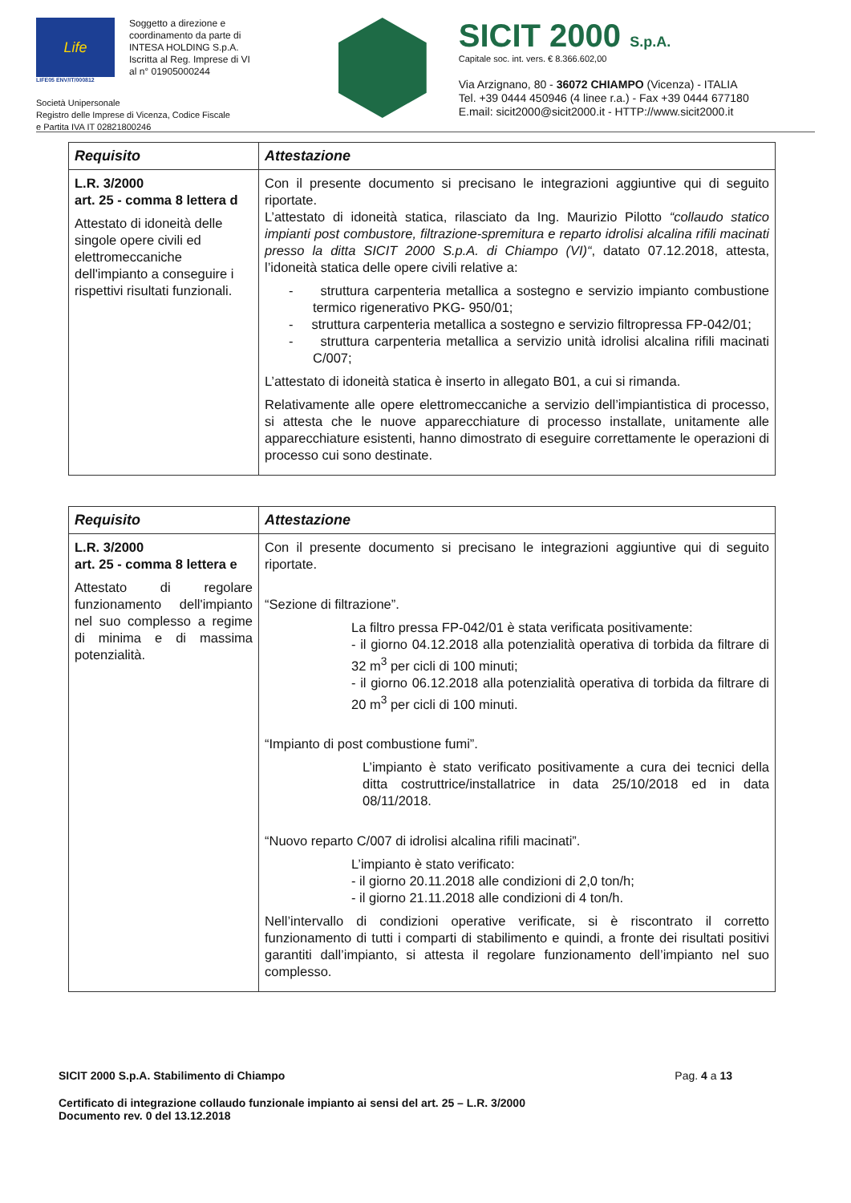Life
LIFE05 ENV/IT/000812
Soggetto a direzione e
coordinamento da parte di
INTESA HOLDING S.p.A.
Iscritta al Reg. Imprese di VI
al n° 01905000244
Società Unipersonale
Registro delle Imprese di Vicenza, Codice Fiscale
e Partita IVA IT 02821800246
SICIT 2000 S.p.A.
Capitale soc. int. vers. € 8.366.602,00
Via Arzignano, 80 - 36072 CHIAMPO (Vicenza) - ITALIA
Tel. +39 0444 450946 (4 linee r.a.) - Fax +39 0444 677180
E.mail: sicit2000@sicit2000.it - HTTP://www.sicit2000.it
| Requisito | Attestazione |
| --- | --- |
| L.R. 3/2000 art. 25 - comma 8 lettera d Attestato di idoneità delle singole opere civili ed elettromeccaniche dell'impianto a conseguire i rispettivi risultati funzionali. | Con il presente documento si precisano le integrazioni aggiuntive qui di seguito riportate. L’attestato di idoneità statica, rilasciato da Ing. Maurizio Pilotto “collaudo statico impianti post combustore, filtrazione-spremitura e reparto idrolisi alcalina rifili macinati presso la ditta SICIT 2000 S.p.A. di Chiampo (VI)“ , datato 07.12.2018, attesta, l’idoneità statica delle opere civili relative a: - struttura carpenteria metallica a sostegno e servizio impianto combustione termico rigenerativo PKG- 950/01; - struttura carpenteria metallica a sostegno e servizio filtropressa FP-042/01; - struttura carpenteria metallica a servizio unità idrolisi alcalina rifili macinati C/007; L’attestato di idoneità statica è inserto in allegato B01, a cui si rimanda. Relativamente alle opere elettromeccaniche a servizio dell’impiantistica di processo, si attesta che le nuove apparecchiature di processo installate, unitamente alle apparecchiature esistenti, hanno dimostrato di eseguire correttamente le operazioni di processo cui sono destinate. |
| Requisito | Attestazione |
| --- | --- |
| L.R. 3/2000 art. 25 - comma 8 lettera e Attestato di regolare funzionamento dell'impianto nel suo complesso a regime di minima e di massima potenzialità. | Con il presente documento si precisano le integrazioni aggiuntive qui di seguito riportate. “Sezione di filtrazione”. La filtro pressa FP-042/01 è stata verificata positivamente: - il giorno 04.12.2018 alla potenzialità operativa di torbida da filtrare di 32 m<sup>3</sup> per cicli di 100 minuti; - il giorno 06.12.2018 alla potenzialità operativa di torbida da filtrare di 20 m<sup>3</sup> per cicli di 100 minuti. “Impianto di post combustione fumi”. L’impianto è stato verificato positivamente a cura dei tecnici della ditta costruttrice/installatrice in data 25/10/2018 ed in data 08/11/2018. “Nuovo reparto C/007 di idrolisi alcalina rifili macinati”. L’impianto è stato verificato: - il giorno 20.11.2018 alle condizioni di 2,0 ton/h; - il giorno 21.11.2018 alle condizioni di 4 ton/h. Nell’intervallo di condizioni operative verificate, si è riscontrato il corretto funzionamento di tutti i comparti di stabilimento e quindi, a fronte dei risultati positivi garantiti dall’impianto, si attesta il regolare funzionamento dell’impianto nel suo complesso. |
SICIT 2000 S.p.A. Stabilimento di Chiampo Pag. 4 a 13
Certificato di integrazione collaudo funzionale impianto ai sensi del art. 25 – L.R. 3/2000
Documento rev. 0 del 13.12.2018